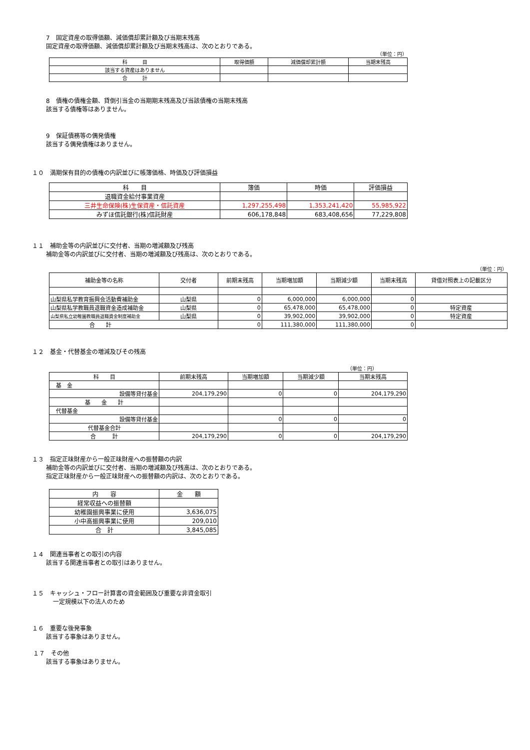7　固定資産の取得価額、減価償却累計額及び当期末残高
固定資産の取得価額、減価償却累計額及び当期末残高は、次のとおりである。
（単位：円）
| 科 目 | 取得価額 | 減価償却累計額 | 当期末残高 |
| --- | --- | --- | --- |
| 該当する資産はありません | | | |
| 合 計 | | | |
8　債権の債権金額、貸倒引当金の当期期末残高及び当該債権の当期末残高
該当する債権等はありません。
9　保証債務等の偶発債権
該当する偶発債権はありません。
１０　満期保有目的の債権の内訳並びに帳簿価格、時価及び評価損益
| 科 目 | 簿価 | 時価 | 評価損益 |
| --- | --- | --- | --- |
| 退職資金給付事業資産 | | | |
| 三井生命保険(株)生保資産・信託資産 | 1,297,255,498 | 1,353,241,420 | 55,985,922 |
| みずほ信託銀行(株)信託財産 | 606,178,848 | 683,408,656 | 77,229,808 |
１１　補助金等の内訳並びに交付者、当期の増減額及び残高
補助金等の内訳並びに交付者、当期の増減額及び残高は、次のとおりである。
（単位：円）
| 補助金等の名称 | 交付者 | 前期末残高 | 当期増加額 | 当期減少額 | 当期末残高 | 貸借対照表上の記載区分 |
| --- | --- | --- | --- | --- | --- | --- |
| 山梨県私学教育振興会活動費補助金 | 山梨県 | 0 | 6,000,000 | 6,000,000 | 0 | |
| 山梨県私学教職員退職資金造成補助金 | 山梨県 | 0 | 65,478,000 | 65,478,000 | 0 | 特定資産 |
| 山梨県私立幼稚園教職員退職資金制度補助金 | 山梨県 | 0 | 39,902,000 | 39,902,000 | 0 | 特定資産 |
| 合 計 | | 0 | 111,380,000 | 111,380,000 | 0 | |
１２　基金・代替基金の増減及びその残高
（単位：円）
| 科 目 | 前期末残高 | 当期増加額 | 当期減少額 | 当期末残高 |
| --- | --- | --- | --- | --- |
| 基 金 | | | | |
| 設備等貸付基金 | 204,179,290 | 0 | 0 | 204,179,290 |
| 基 金 計 | | | | |
| 代替基金 | | | | |
| 設備等貸付基金 | | 0 | 0 | 0 |
| 代替基金合計 | | | | |
| 合 計 | 204,179,290 | 0 | 0 | 204,179,290 |
１３　指定正味財産から一般正味財産への振替額の内訳
補助金等の内訳並びに交付者、当期の増減額及び残高は、次のとおりである。
指定正味財産から一般正味財産への振替額の内訳は、次のとおりである。
| 内 容 | 金 額 |
| --- | --- |
| 経常収益への振替額 | |
| 幼稚園振興事業に使用 | 3,636,075 |
| 小中高振興事業に使用 | 209,010 |
| 合 計 | 3,845,085 |
１４　関連当事者との取引の内容
該当する関連当事者との取引はありません。
１５　キャッシュ・フロー計算書の資金範囲及び重要な非資金取引
一定規模以下の法人のため
１６　重要な後発事象
該当する事象はありません。
１７　その他
該当する事象はありません。